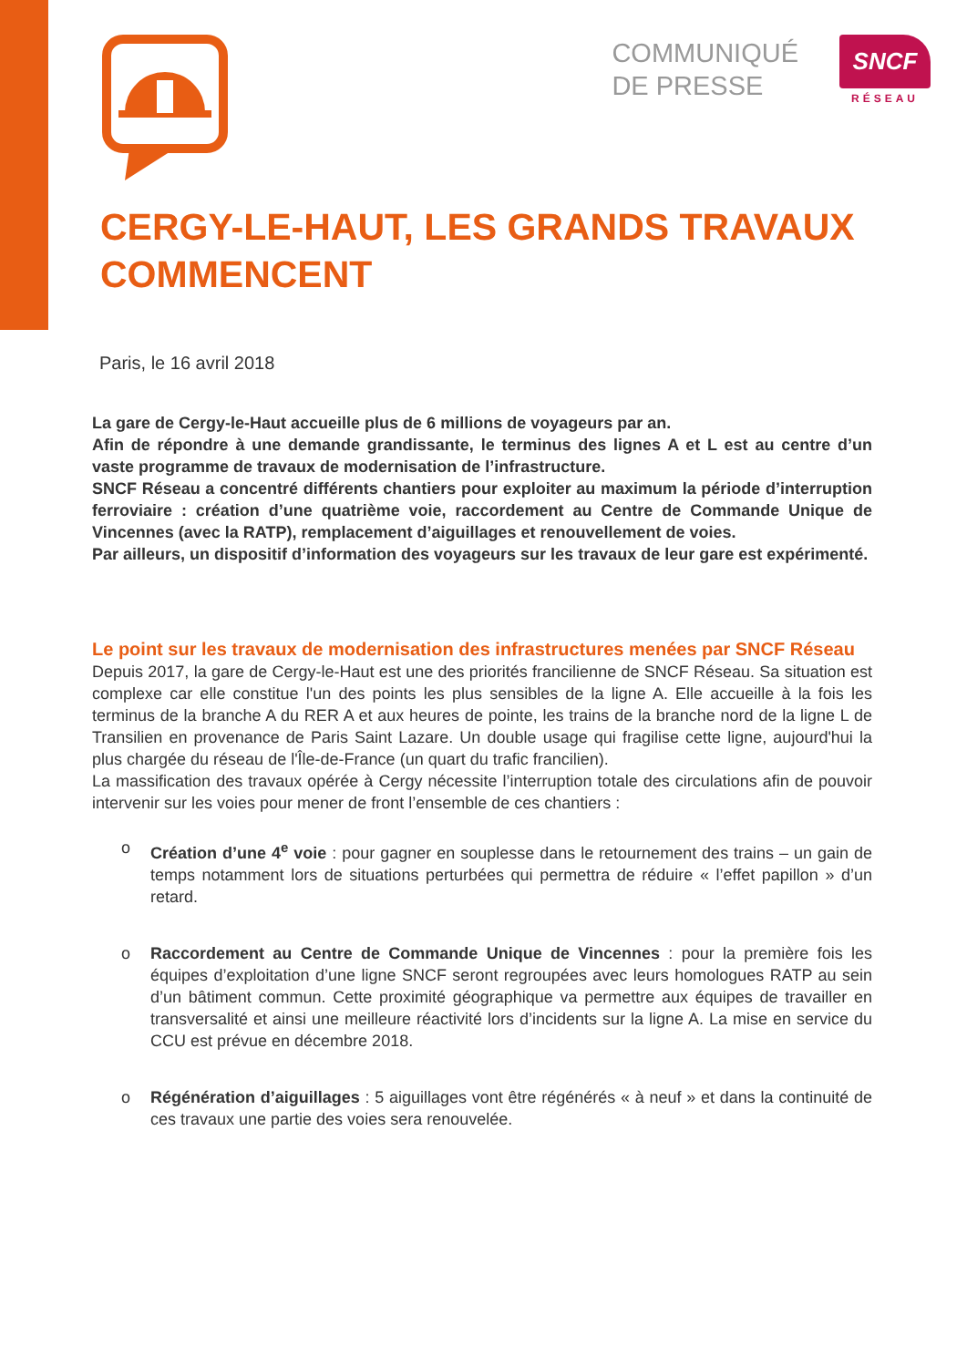COMMUNIQUÉ
DE PRESSE
SNCF
RÉSEAU
CERGY-LE-HAUT, LES GRANDS TRAVAUX COMMENCENT
Paris, le 16 avril 2018
La gare de Cergy-le-Haut accueille plus de 6 millions de voyageurs par an.
Afin de répondre à une demande grandissante, le terminus des lignes A et L est au centre d’un vaste programme de travaux de modernisation de l’infrastructure.
SNCF Réseau a concentré différents chantiers pour exploiter au maximum la période d’interruption ferroviaire : création d’une quatrième voie, raccordement au Centre de Commande Unique de Vincennes (avec la RATP), remplacement d’aiguillages et renouvellement de voies.
Par ailleurs, un dispositif d’information des voyageurs sur les travaux de leur gare est expérimenté.
Le point sur les travaux de modernisation des infrastructures menées par SNCF Réseau
Depuis 2017, la gare de Cergy-le-Haut est une des priorités francilienne de SNCF Réseau. Sa situation est complexe car elle constitue l'un des points les plus sensibles de la ligne A. Elle accueille à la fois les terminus de la branche A du RER A et aux heures de pointe, les trains de la branche nord de la ligne L de Transilien en provenance de Paris Saint Lazare. Un double usage qui fragilise cette ligne, aujourd'hui la plus chargée du réseau de l'Île-de-France (un quart du trafic francilien).
La massification des travaux opérée à Cergy nécessite l’interruption totale des circulations afin de pouvoir intervenir sur les voies pour mener de front l’ensemble de ces chantiers :
o Création d’une 4<sup>e</sup> voie : pour gagner en souplesse dans le retournement des trains – un gain de temps notamment lors de situations perturbées qui permettra de réduire « l’effet papillon » d’un retard.
o Raccordement au Centre de Commande Unique de Vincennes : pour la première fois les équipes d’exploitation d’une ligne SNCF seront regroupées avec leurs homologues RATP au sein d’un bâtiment commun. Cette proximité géographique va permettre aux équipes de travailler en transversalité et ainsi une meilleure réactivité lors d’incidents sur la ligne A. La mise en service du CCU est prévue en décembre 2018.
o Régénération d’aiguillages : 5 aiguillages vont être régénérés « à neuf » et dans la continuité de ces travaux une partie des voies sera renouvelée.